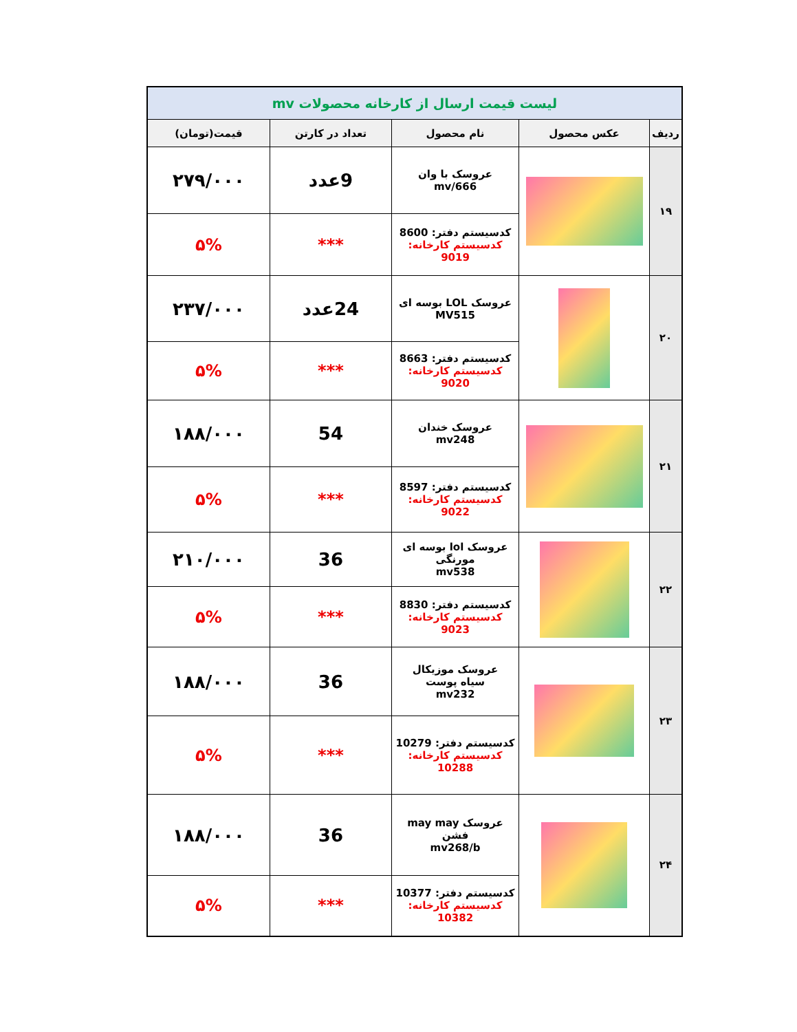| لیست قیمت ارسال از کارخانه محصولات mv | | | | |
| ردیف | عکس محصول | نام محصول | تعداد در کارتن | قیمت(تومان) |
| ۱۹ | | عروسک با وان mv/666 | 9عدد | ۲۷۹/۰۰۰ |
| | | کدسیستم دفتر: 8600 کدسیستم کارخانه: 9019 | *** | ۵% |
| ۲۰ | | عروسک LOL بوسه ای MV515 | 24عدد | ۲۳۷/۰۰۰ |
| | | کدسیستم دفتر: 8663 کدسیستم کارخانه: 9020 | *** | ۵% |
| ۲۱ | | عروسک خندان mv248 | 54 | ۱۸۸/۰۰۰ |
| | | کدسیستم دفتر: 8597 کدسیستم کارخانه: 9022 | *** | ۵% |
| ۲۲ | | عروسک lol بوسه ای مورنگی mv538 | 36 | ۲۱۰/۰۰۰ |
| | | کدسیستم دفتر: 8830 کدسیستم کارخانه: 9023 | *** | ۵% |
| ۲۳ | | عروسک موزیکال سیاه پوست mv232 | 36 | ۱۸۸/۰۰۰ |
| | | کدسیستم دفتر: 10279 کدسیستم کارخانه: 10288 | *** | ۵% |
| ۲۴ | | عروسک may may فشن mv268/b | 36 | ۱۸۸/۰۰۰ |
| | | کدسیستم دفتر: 10377 کدسیستم کارخانه: 10382 | *** | ۵% |